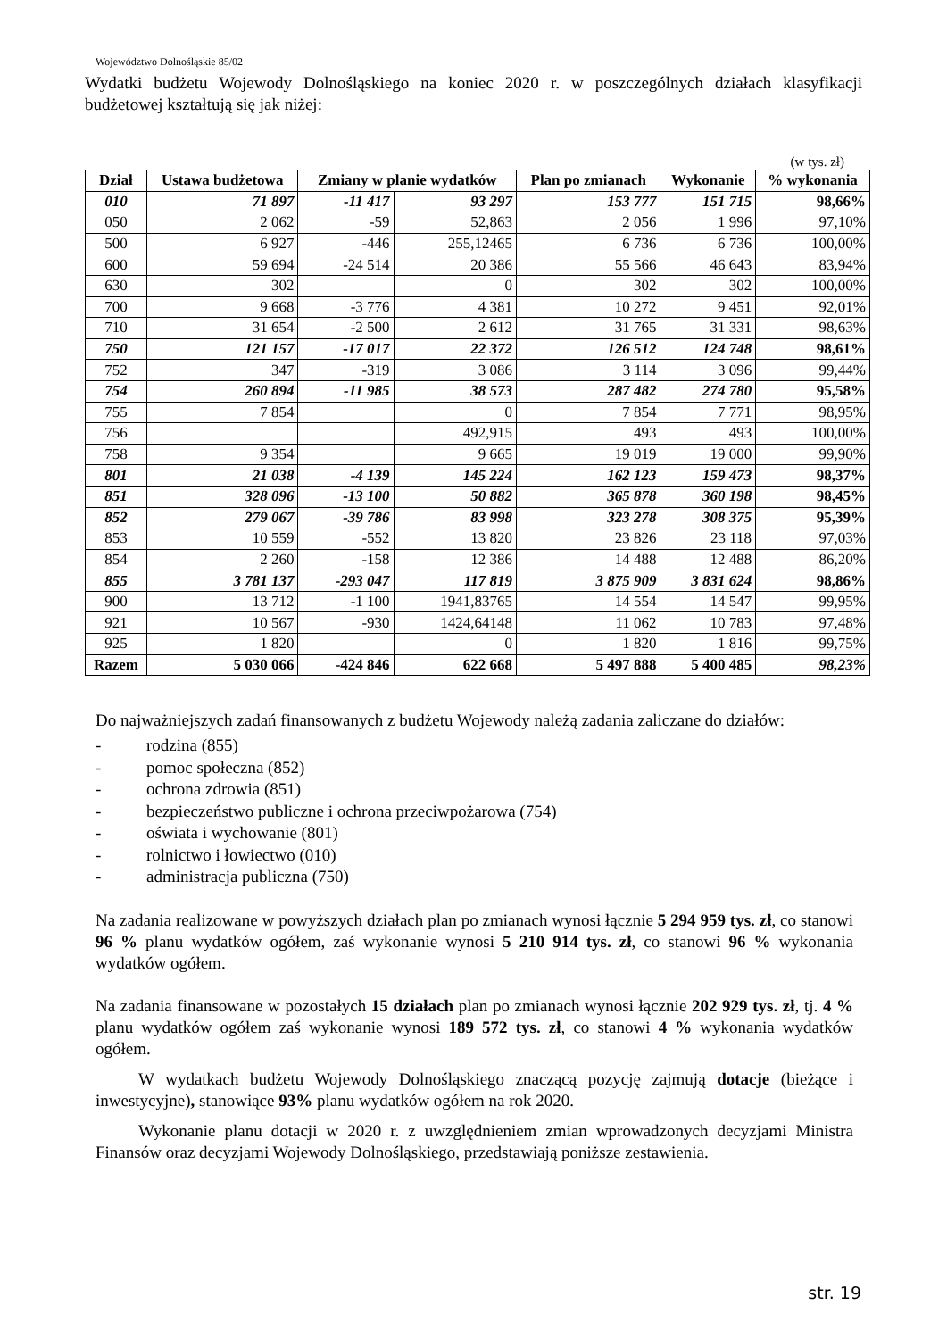Województwo Dolnośląskie 85/02
Wydatki budżetu Wojewody Dolnośląskiego na koniec 2020 r. w poszczególnych działach klasyfikacji budżetowej kształtują się jak niżej:
(w tys. zł)
| Dział | Ustawa budżetowa | Zmiany w planie wydatków | | Plan po zmianach | Wykonanie | % wykonania |
| --- | --- | --- | --- | --- | --- | --- |
| 010 | 71 897 | -11 417 | 93 297 | 153 777 | 151 715 | 98,66% |
| 050 | 2 062 | -59 | 52,863 | 2 056 | 1 996 | 97,10% |
| 500 | 6 927 | -446 | 255,12465 | 6 736 | 6 736 | 100,00% |
| 600 | 59 694 | -24 514 | 20 386 | 55 566 | 46 643 | 83,94% |
| 630 | 302 | | 0 | 302 | 302 | 100,00% |
| 700 | 9 668 | -3 776 | 4 381 | 10 272 | 9 451 | 92,01% |
| 710 | 31 654 | -2 500 | 2 612 | 31 765 | 31 331 | 98,63% |
| 750 | 121 157 | -17 017 | 22 372 | 126 512 | 124 748 | 98,61% |
| 752 | 347 | -319 | 3 086 | 3 114 | 3 096 | 99,44% |
| 754 | 260 894 | -11 985 | 38 573 | 287 482 | 274 780 | 95,58% |
| 755 | 7 854 | | 0 | 7 854 | 7 771 | 98,95% |
| 756 | | | 492,915 | 493 | 493 | 100,00% |
| 758 | 9 354 | | 9 665 | 19 019 | 19 000 | 99,90% |
| 801 | 21 038 | -4 139 | 145 224 | 162 123 | 159 473 | 98,37% |
| 851 | 328 096 | -13 100 | 50 882 | 365 878 | 360 198 | 98,45% |
| 852 | 279 067 | -39 786 | 83 998 | 323 278 | 308 375 | 95,39% |
| 853 | 10 559 | -552 | 13 820 | 23 826 | 23 118 | 97,03% |
| 854 | 2 260 | -158 | 12 386 | 14 488 | 12 488 | 86,20% |
| 855 | 3 781 137 | -293 047 | 117 819 | 3 875 909 | 3 831 624 | 98,86% |
| 900 | 13 712 | -1 100 | 1941,83765 | 14 554 | 14 547 | 99,95% |
| 921 | 10 567 | -930 | 1424,64148 | 11 062 | 10 783 | 97,48% |
| 925 | 1 820 | | 0 | 1 820 | 1 816 | 99,75% |
| Razem | 5 030 066 | -424 846 | 622 668 | 5 497 888 | 5 400 485 | 98,23% |
Do najważniejszych zadań finansowanych z budżetu Wojewody należą zadania zaliczane do działów:
- rodzina (855)
- pomoc społeczna (852)
- ochrona zdrowia (851)
- bezpieczeństwo publiczne i ochrona przeciwpożarowa (754)
- oświata i wychowanie (801)
- rolnictwo i łowiectwo (010)
- administracja publiczna (750)
Na zadania realizowane w powyższych działach plan po zmianach wynosi łącznie 5 294 959 tys. zł, co stanowi 96 % planu wydatków ogółem, zaś wykonanie wynosi 5 210 914 tys. zł, co stanowi 96 % wykonania wydatków ogółem.
Na zadania finansowane w pozostałych 15 działach plan po zmianach wynosi łącznie 202 929 tys. zł, tj. 4 % planu wydatków ogółem zaś wykonanie wynosi 189 572 tys. zł, co stanowi 4 % wykonania wydatków ogółem.
W wydatkach budżetu Wojewody Dolnośląskiego znaczącą pozycję zajmują dotacje (bieżące i inwestycyjne), stanowiące 93% planu wydatków ogółem na rok 2020.
Wykonanie planu dotacji w 2020 r. z uwzględnieniem zmian wprowadzonych decyzjami Ministra Finansów oraz decyzjami Wojewody Dolnośląskiego, przedstawiają poniższe zestawienia.
str. 19